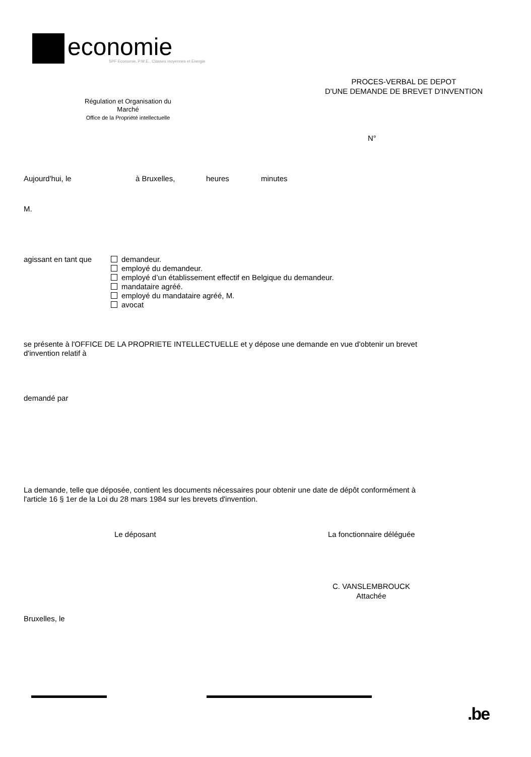economie
SPF Economie, P.M.E., Classes moyennes et Energie
PROCES-VERBAL DE DEPOT
D'UNE DEMANDE DE BREVET D'INVENTION
Régulation et Organisation du
Marché
Office de la Propriété intellectuelle
N°
Aujourd'hui, le à Bruxelles, heures minutes
M.
agissant en tant que
demandeur.
employé du demandeur.
employé d’un établissement effectif en Belgique du demandeur.
mandataire agréé.
employé du mandataire agréé, M.
avocat
se présente à l'OFFICE DE LA PROPRIETE INTELLECTUELLE et y dépose une demande en vue d'obtenir un brevet
d'invention relatif à
demandé par
La demande, telle que déposée, contient les documents nécessaires pour obtenir une date de dépôt conformément à
l'article 16 § 1er de la Loi du 28 mars 1984 sur les brevets d'invention.
Le déposant La fonctionnaire déléguée
C. VANSLEMBROUCK
Attachée
Bruxelles, le
.be